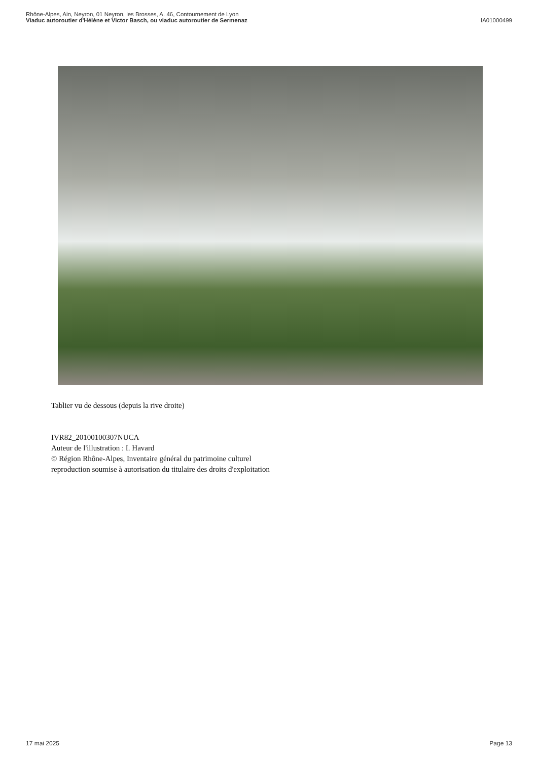Rhône-Alpes, Ain, Neyron, 01 Neyron, les Brosses, A. 46, Contournement de Lyon
Viaduc autoroutier d'Hélène et Victor Basch, ou viaduc autoroutier de Sermenaz
IA01000499
Tablier vu de dessous (depuis la rive droite)
IVR82_20100100307NUCA
Auteur de l'illustration : I. Havard
© Région Rhône-Alpes, Inventaire général du patrimoine culturel
reproduction soumise à autorisation du titulaire des droits d'exploitation
17 mai 2025 Page 13